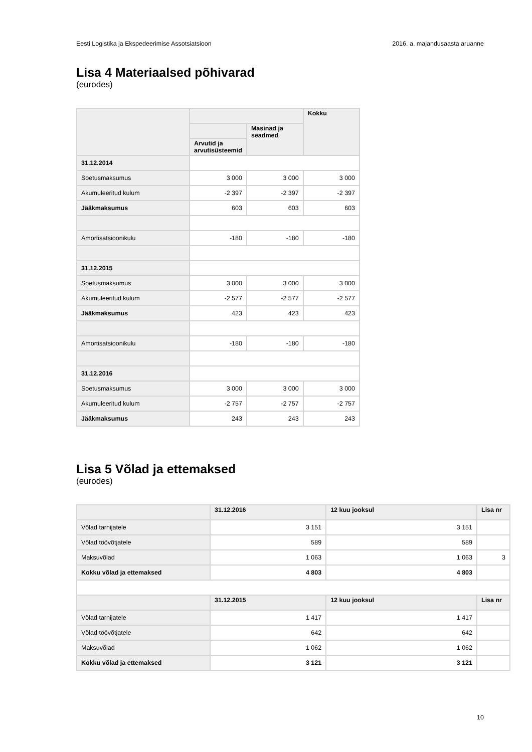Eesti Logistika ja Ekspedeerimise Assotsiatsioon 2016. a. majandusaasta aruanne
Lisa 4 Materiaalsed põhivarad
(eurodes)
| | | | Kokku |
| --- | --- | --- | --- |
| | | Masinad ja seadmed | |
| | Arvutid ja arvutisüsteemid | | |
| 31.12.2014 | | | |
| Soetusmaksumus | 3 000 | 3 000 | 3 000 |
| Akumuleeritud kulum | -2 397 | -2 397 | -2 397 |
| Jääkmaksumus | 603 | 603 | 603 |
| Amortisatsioonikulu | -180 | -180 | -180 |
| 31.12.2015 | | | |
| Soetusmaksumus | 3 000 | 3 000 | 3 000 |
| Akumuleeritud kulum | -2 577 | -2 577 | -2 577 |
| Jääkmaksumus | 423 | 423 | 423 |
| Amortisatsioonikulu | -180 | -180 | -180 |
| 31.12.2016 | | | |
| Soetusmaksumus | 3 000 | 3 000 | 3 000 |
| Akumuleeritud kulum | -2 757 | -2 757 | -2 757 |
| Jääkmaksumus | 243 | 243 | 243 |
Lisa 5 Võlad ja ettemaksed
(eurodes)
| | 31.12.2016 | 12 kuu jooksul | Lisa nr |
| --- | --- | --- | --- |
| Võlad tarnijatele | 3 151 | 3 151 | |
| Võlad töövõtjatele | 589 | 589 | |
| Maksuvõlad | 1 063 | 1 063 | 3 |
| Kokku võlad ja ettemaksed | 4 803 | 4 803 | |
| | 31.12.2015 | 12 kuu jooksul | Lisa nr |
| Võlad tarnijatele | 1 417 | 1 417 | |
| Võlad töövõtjatele | 642 | 642 | |
| Maksuvõlad | 1 062 | 1 062 | |
| Kokku võlad ja ettemaksed | 3 121 | 3 121 | |
10